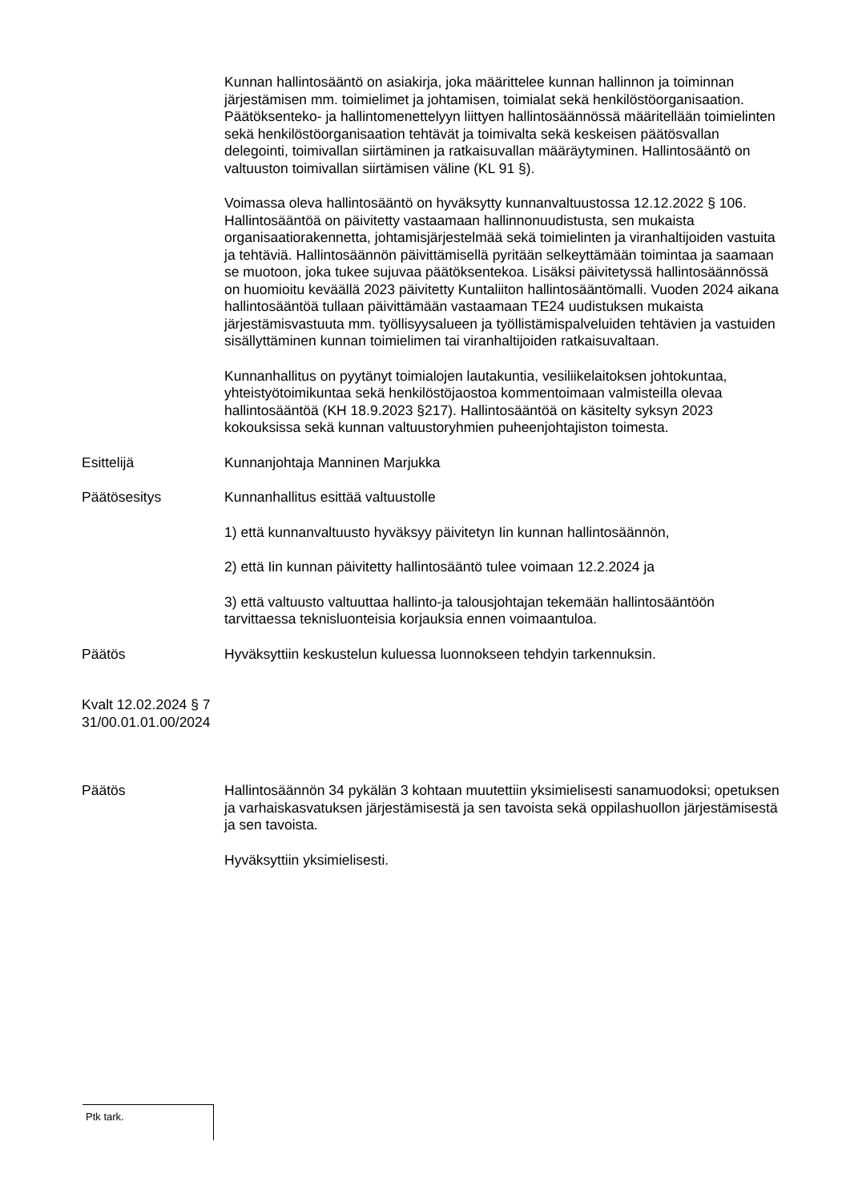Kunnan hallintosääntö on asiakirja, joka määrittelee kunnan hallinnon ja toiminnan järjestämisen mm. toimielimet ja johtamisen, toimialat sekä henkilöstöorganisaation. Päätöksenteko- ja hallintomenettelyyn liittyen hallintosäännössä määritellään toimielinten sekä henkilöstöorganisaation tehtävät ja toimivalta sekä keskeisen päätösvallan delegointi, toimivallan siirtäminen ja ratkaisuvallan määräytyminen. Hallintosääntö on valtuuston toimivallan siirtämisen väline (KL 91 §).
Voimassa oleva hallintosääntö on hyväksytty kunnanvaltuustossa 12.12.2022 § 106. Hallintosääntöä on päivitetty vastaamaan hallinnonuudistusta, sen mukaista organisaatiorakennetta, johtamisjärjestelmää sekä toimielinten ja viranhaltijoiden vastuita ja tehtäviä. Hallintosäännön päivittämisellä pyritään selkeyttämään toimintaa ja saamaan se muotoon, joka tukee sujuvaa päätöksentekoa. Lisäksi päivitetyssä hallintosäännössä on huomioitu keväällä 2023 päivitetty Kuntaliiton hallintosääntömalli. Vuoden 2024 aikana hallintosääntöä tullaan päivittämään vastaamaan TE24 uudistuksen mukaista järjestämisvastuuta mm. työllisyysalueen ja työllistämispalveluiden tehtävien ja vastuiden sisällyttäminen kunnan toimielimen tai viranhaltijoiden ratkaisuvaltaan.
Kunnanhallitus on pyytänyt toimialojen lautakuntia, vesiliikelaitoksen johtokuntaa, yhteistyötoimikuntaa sekä henkilöstöjaostoa kommentoimaan valmisteilla olevaa hallintosääntöä (KH 18.9.2023 §217). Hallintosääntöä on käsitelty syksyn 2023 kokouksissa sekä kunnan valtuustoryhmien puheenjohtajiston toimesta.
Esittelijä Kunnanjohtaja Manninen Marjukka
Päätösesitys Kunnanhallitus esittää valtuustolle
1) että kunnanvaltuusto hyväksyy päivitetyn Iin kunnan hallintosäännön,
2) että Iin kunnan päivitetty hallintosääntö tulee voimaan 12.2.2024 ja
3) että valtuusto valtuuttaa hallinto-ja talousjohtajan tekemään hallintosääntöön tarvittaessa teknisluonteisia korjauksia ennen voimaantuloa.
Päätös Hyväksyttiin keskustelun kuluessa luonnokseen tehdyin tarkennuksin.
Kvalt 12.02.2024 § 7
31/00.01.01.00/2024
Päätös Hallintosäännön 34 pykälän 3 kohtaan muutettiin yksimielisesti sanamuodoksi; opetuksen ja varhaiskasvatuksen järjestämisestä ja sen tavoista sekä oppilashuollon järjestämisestä ja sen tavoista.
Hyväksyttiin yksimielisesti.
Ptk tark.